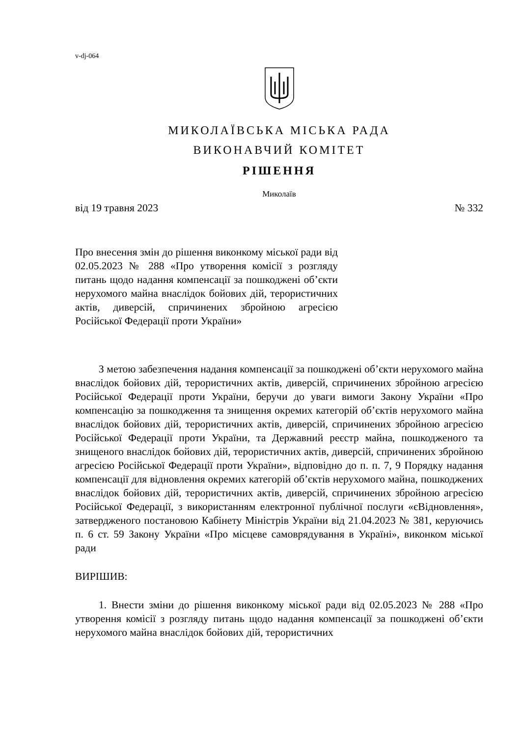v-dj-064
МИКОЛАЇВСЬКА МІСЬКА РАДА
ВИКОНАВЧИЙ КОМІТЕТ
РІШЕННЯ
Миколаїв
від 19 травня 2023 № 332
Про внесення змін до рішення виконкому міської ради від 02.05.2023 № 288 «Про утворення комісії з розгляду питань щодо надання компенсації за пошкоджені об’єкти нерухомого майна внаслідок бойових дій, терористичних актів, диверсій, спричинених збройною агресією Російської Федерації проти України»
З метою забезпечення надання компенсації за пошкоджені об’єкти нерухомого майна внаслідок бойових дій, терористичних актів, диверсій, спричинених збройною агресією Російської Федерації проти України, беручи до уваги вимоги Закону України «Про компенсацію за пошкодження та знищення окремих категорій об’єктів нерухомого майна внаслідок бойових дій, терористичних актів, диверсій, спричинених збройною агресією Російської Федерації проти України, та Державний реєстр майна, пошкодженого та знищеного внаслідок бойових дій, терористичних актів, диверсій, спричинених збройною агресією Російської Федерації проти України», відповідно до п. п. 7, 9 Порядку надання компенсації для відновлення окремих категорій об’єктів нерухомого майна, пошкоджених внаслідок бойових дій, терористичних актів, диверсій, спричинених збройною агресією Російської Федерації, з використанням електронної публічної послуги «єВідновлення», затвердженого постановою Кабінету Міністрів України від 21.04.2023 № 381, керуючись п. 6 ст. 59 Закону України «Про місцеве самоврядування в Україні», виконком міської ради
ВИРІШИВ:
1. Внести зміни до рішення виконкому міської ради від 02.05.2023 № 288 «Про утворення комісії з розгляду питань щодо надання компенсації за пошкоджені об’єкти нерухомого майна внаслідок бойових дій, терористичних